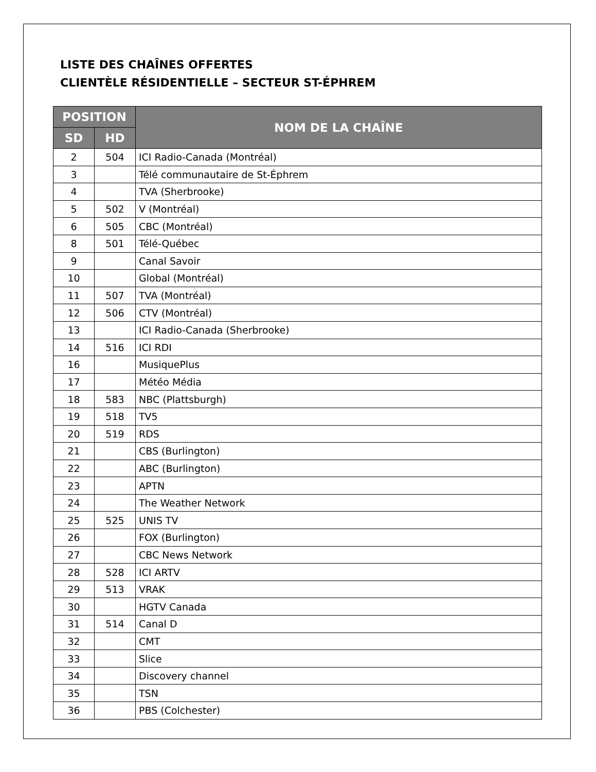LISTE DES CHAÎNES OFFERTES
CLIENTÈLE RÉSIDENTIELLE – SECTEUR ST-ÉPHREM
| POSITION | | NOM DE LA CHAÎNE |
| --- | --- | --- |
| SD | HD | |
| 2 | 504 | ICI Radio-Canada (Montréal) |
| 3 | | Télé communautaire de St-Éphrem |
| 4 | | TVA (Sherbrooke) |
| 5 | 502 | V (Montréal) |
| 6 | 505 | CBC (Montréal) |
| 8 | 501 | Télé-Québec |
| 9 | | Canal Savoir |
| 10 | | Global (Montréal) |
| 11 | 507 | TVA (Montréal) |
| 12 | 506 | CTV (Montréal) |
| 13 | | ICI Radio-Canada (Sherbrooke) |
| 14 | 516 | ICI RDI |
| 16 | | MusiquePlus |
| 17 | | Météo Média |
| 18 | 583 | NBC (Plattsburgh) |
| 19 | 518 | TV5 |
| 20 | 519 | RDS |
| 21 | | CBS (Burlington) |
| 22 | | ABC (Burlington) |
| 23 | | APTN |
| 24 | | The Weather Network |
| 25 | 525 | UNIS TV |
| 26 | | FOX (Burlington) |
| 27 | | CBC News Network |
| 28 | 528 | ICI ARTV |
| 29 | 513 | VRAK |
| 30 | | HGTV Canada |
| 31 | 514 | Canal D |
| 32 | | CMT |
| 33 | | Slice |
| 34 | | Discovery channel |
| 35 | | TSN |
| 36 | | PBS (Colchester) |